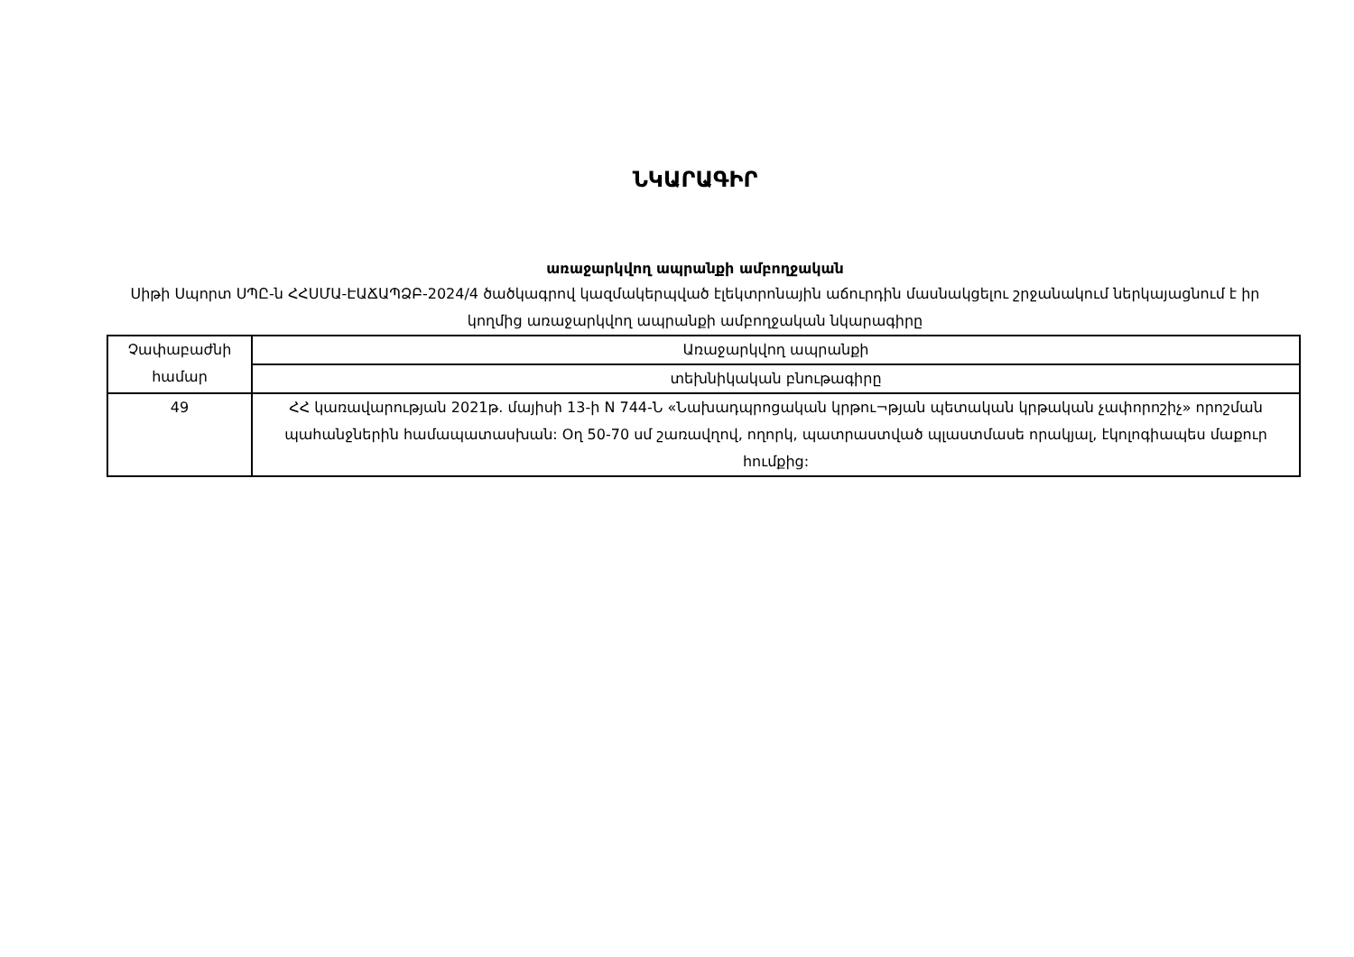ՆԿԱՐԱԳԻՐ
առաջարկվող ապրանքի ամբողջական
Սիթի Սպորտ ՍՊԸ-ն ՀՀՍՄԱ-ԷԱՃԱՊՁԲ-2024/4 ծածկագրով կազմակերպված էլեկտրոնային աճուրդին մասնակցելու շրջանակում ներկայացնում է իր կողմից առաջարկվող ապրանքի ամբողջական նկարագիրը
| Չափաբաժնի համար | Առաջարկվող ապրանքի |
| | տեխնիկական բնութագիրը |
| 49 | ՀՀ կառավարության 2021թ. մայիսի 13-ի N 744-Ն «Նախադպրոցական կրթու¬թյան պետական կրթական չափորոշիչ» որոշման պահանջներին համապատասխան: Օղ 50-70 սմ շառավղով, ողորկ, պատրաստված պլաստմասե որակյալ, էկոլոգիապես մաքուր հումքից: |